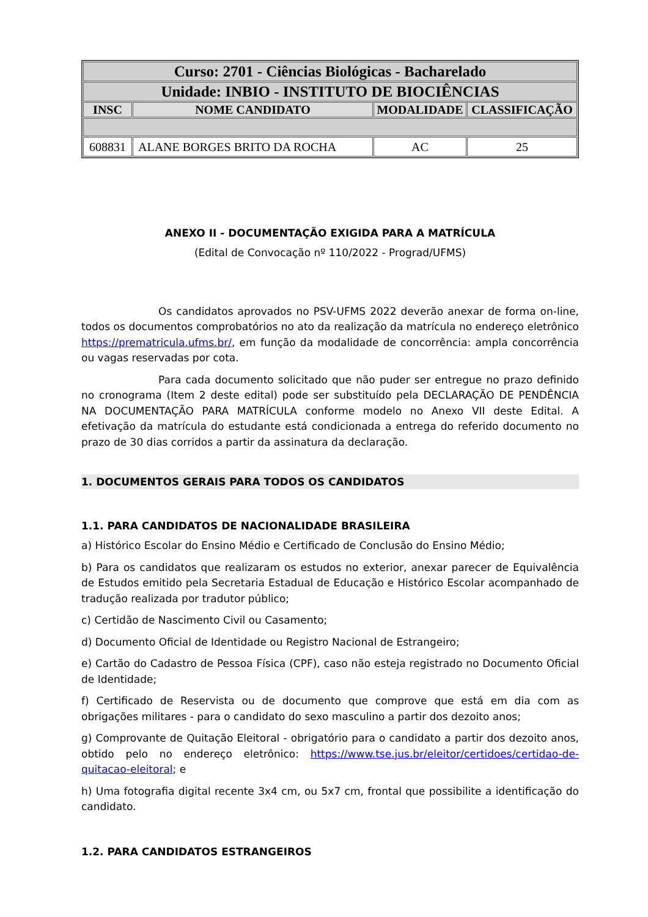| Curso: 2701 - Ciências Biológicas - Bacharelado | | | |
| --- | --- | --- | --- |
| Unidade: INBIO - INSTITUTO DE BIOCIÊNCIAS | | | |
| INSC | NOME CANDIDATO | MODALIDADE | CLASSIFICAÇÃO |
| 608831 | ALANE BORGES BRITO DA ROCHA | AC | 25 |
ANEXO II - DOCUMENTAÇÃO EXIGIDA PARA A MATRÍCULA
(Edital de Convocação nº 110/2022 - Prograd/UFMS)
Os candidatos aprovados no PSV-UFMS 2022 deverão anexar de forma on-line, todos os documentos comprobatórios no ato da realização da matrícula no endereço eletrônico https://prematricula.ufms.br/, em função da modalidade de concorrência: ampla concorrência ou vagas reservadas por cota.
Para cada documento solicitado que não puder ser entregue no prazo definido no cronograma (Item 2 deste edital) pode ser substituído pela DECLARAÇÃO DE PENDÊNCIA NA DOCUMENTAÇÃO PARA MATRÍCULA conforme modelo no Anexo VII deste Edital. A efetivação da matrícula do estudante está condicionada a entrega do referido documento no prazo de 30 dias corridos a partir da assinatura da declaração.
1. DOCUMENTOS GERAIS PARA TODOS OS CANDIDATOS
1.1. PARA CANDIDATOS DE NACIONALIDADE BRASILEIRA
a) Histórico Escolar do Ensino Médio e Certificado de Conclusão do Ensino Médio;
b) Para os candidatos que realizaram os estudos no exterior, anexar parecer de Equivalência de Estudos emitido pela Secretaria Estadual de Educação e Histórico Escolar acompanhado de tradução realizada por tradutor público;
c) Certidão de Nascimento Civil ou Casamento;
d) Documento Oficial de Identidade ou Registro Nacional de Estrangeiro;
e) Cartão do Cadastro de Pessoa Física (CPF), caso não esteja registrado no Documento Oficial de Identidade;
f) Certificado de Reservista ou de documento que comprove que está em dia com as obrigações militares - para o candidato do sexo masculino a partir dos dezoito anos;
g) Comprovante de Quitação Eleitoral - obrigatório para o candidato a partir dos dezoito anos, obtido pelo no endereço eletrônico: https://www.tse.jus.br/eleitor/certidoes/certidao-de-quitacao-eleitoral; e
h) Uma fotografia digital recente 3x4 cm, ou 5x7 cm, frontal que possibilite a identificação do candidato.
1.2. PARA CANDIDATOS ESTRANGEIROS